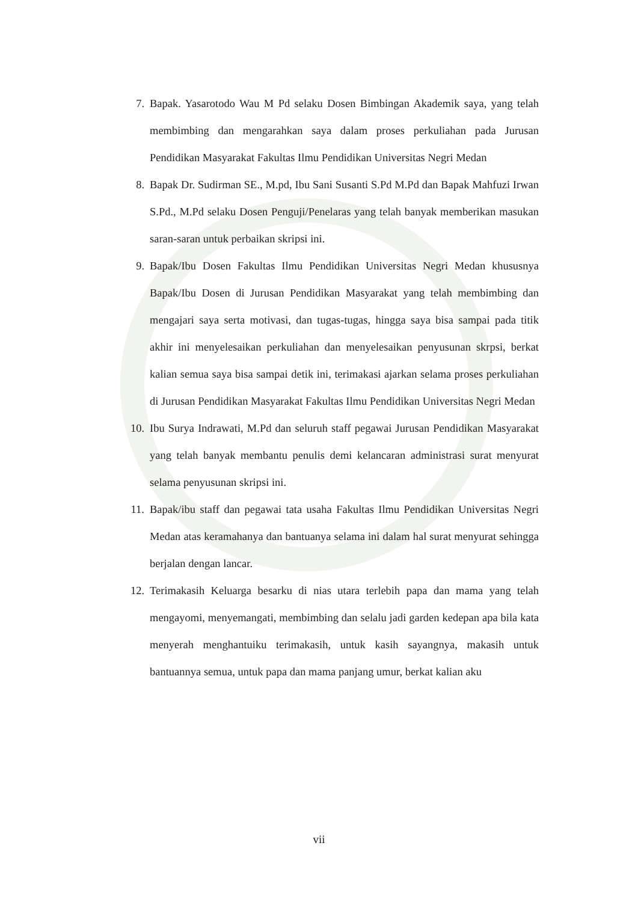7. Bapak. Yasarotodo Wau M Pd selaku Dosen Bimbingan Akademik saya, yang telah membimbing dan mengarahkan saya dalam proses perkuliahan pada Jurusan Pendidikan Masyarakat Fakultas Ilmu Pendidikan Universitas Negri Medan
8. Bapak Dr. Sudirman SE., M.pd, Ibu Sani Susanti S.Pd M.Pd dan Bapak Mahfuzi Irwan S.Pd., M.Pd selaku Dosen Penguji/Penelaras yang telah banyak memberikan masukan saran-saran untuk perbaikan skripsi ini.
9. Bapak/Ibu Dosen Fakultas Ilmu Pendidikan Universitas Negri Medan khususnya Bapak/Ibu Dosen di Jurusan Pendidikan Masyarakat yang telah membimbing dan mengajari saya serta motivasi, dan tugas-tugas, hingga saya bisa sampai pada titik akhir ini menyelesaikan perkuliahan dan menyelesaikan penyusunan skrpsi, berkat kalian semua saya bisa sampai detik ini, terimakasi ajarkan selama proses perkuliahan di Jurusan Pendidikan Masyarakat Fakultas Ilmu Pendidikan Universitas Negri Medan
10. Ibu Surya Indrawati, M.Pd dan seluruh staff pegawai Jurusan Pendidikan Masyarakat yang telah banyak membantu penulis demi kelancaran administrasi surat menyurat selama penyusunan skripsi ini.
11. Bapak/ibu staff dan pegawai tata usaha Fakultas Ilmu Pendidikan Universitas Negri Medan atas keramahanya dan bantuanya selama ini dalam hal surat menyurat sehingga berjalan dengan lancar.
12. Terimakasih Keluarga besarku di nias utara terlebih papa dan mama yang telah mengayomi, menyemangati, membimbing dan selalu jadi garden kedepan apa bila kata menyerah menghantuiku terimakasih, untuk kasih sayangnya, makasih untuk bantuannya semua, untuk papa dan mama panjang umur, berkat kalian aku
vii